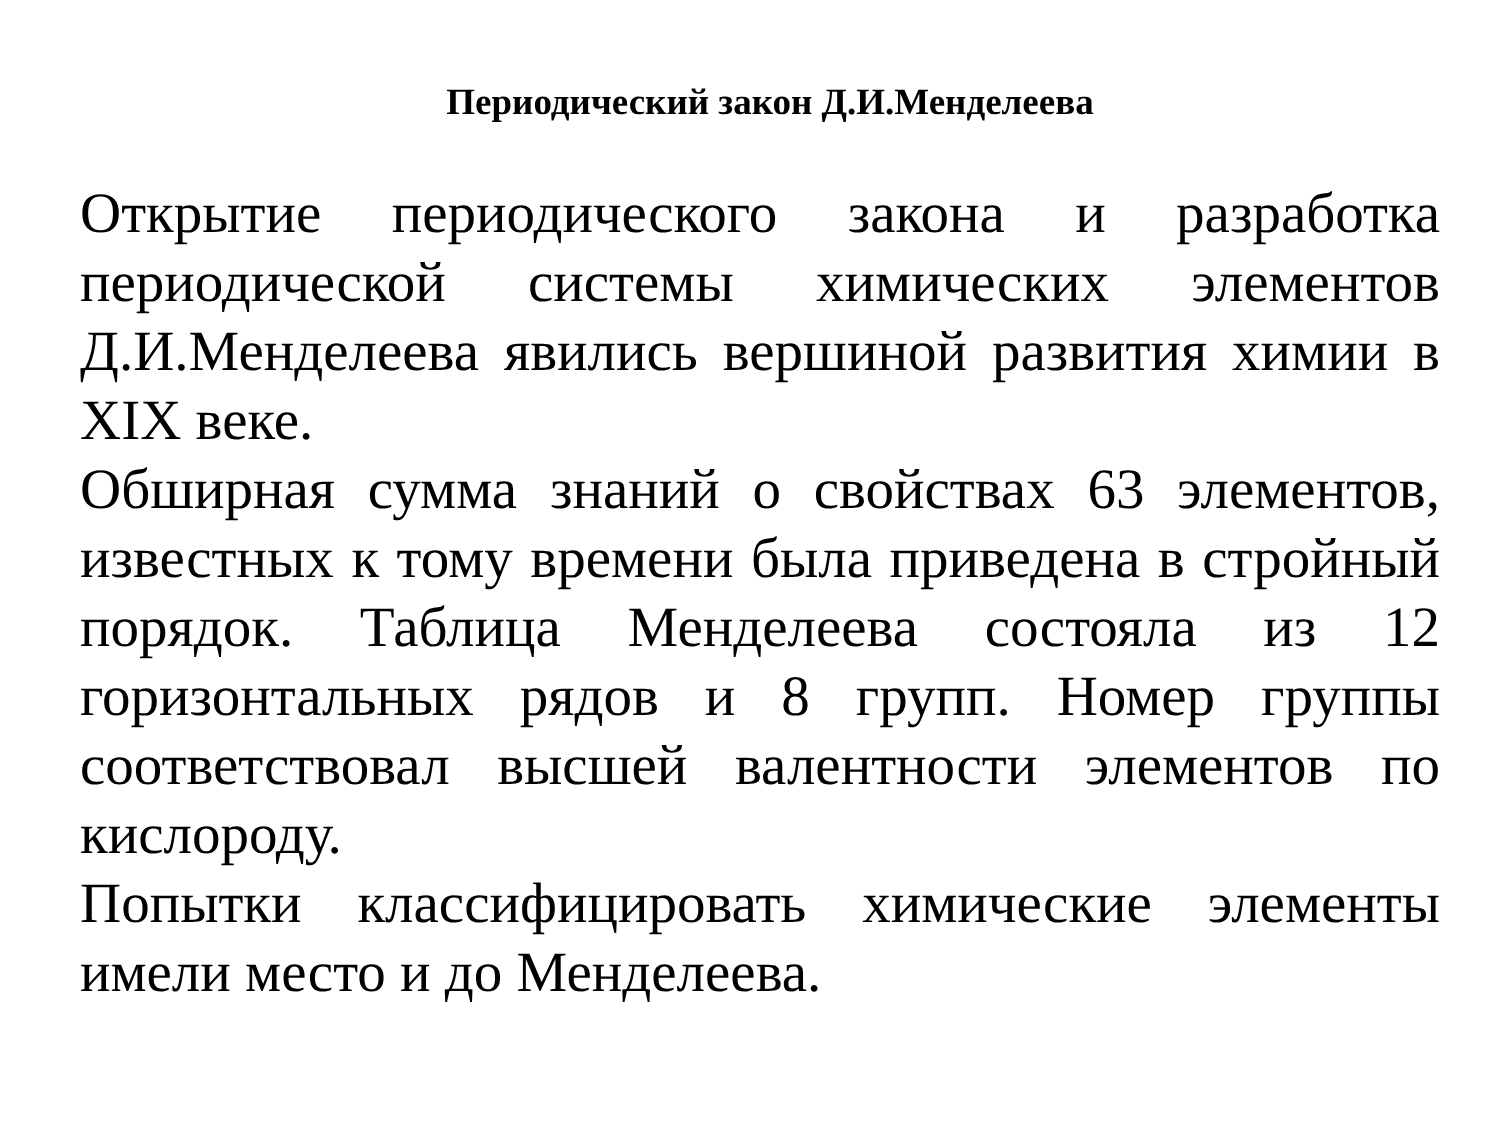Периодический закон Д.И.Менделеева
Открытие периодического закона и разработка периодической системы химических элементов Д.И.Менделеева явились вершиной развития химии в XIX веке.
Обширная сумма знаний о свойствах 63 элементов, известных к тому времени была приведена в стройный порядок. Таблица Менделеева состояла из 12 горизонтальных рядов и 8 групп. Номер группы соответствовал высшей валентности элементов по кислороду.
Попытки классифицировать химические элементы имели место и до Менделеева.